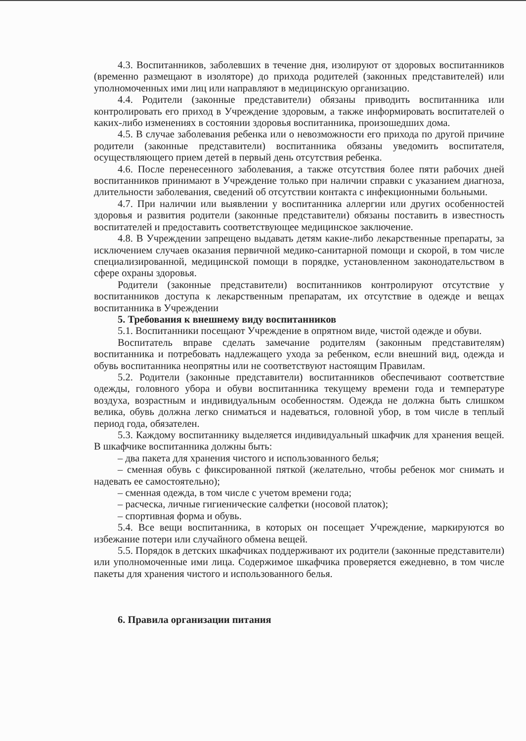4.3. Воспитанников, заболевших в течение дня, изолируют от здоровых воспитанников (временно размещают в изоляторе) до прихода родителей (законных представителей) или уполномоченных ими лиц или направляют в медицинскую организацию.
4.4. Родители (законные представители) обязаны приводить воспитанника или контролировать его приход в Учреждение здоровым, а также информировать воспитателей о каких-либо изменениях в состоянии здоровья воспитанника, произошедших дома.
4.5. В случае заболевания ребенка или о невозможности его прихода по другой причине родители (законные представители) воспитанника обязаны уведомить воспитателя, осуществляющего прием детей в первый день отсутствия ребенка.
4.6. После перенесенного заболевания, а также отсутствия более пяти рабочих дней воспитанников принимают в Учреждение только при наличии справки с указанием диагноза, длительности заболевания, сведений об отсутствии контакта с инфекционными больными.
4.7. При наличии или выявлении у воспитанника аллергии или других особенностей здоровья и развития родители (законные представители) обязаны поставить в известность воспитателей и предоставить соответствующее медицинское заключение.
4.8. В Учреждении запрещено выдавать детям какие-либо лекарственные препараты, за исключением случаев оказания первичной медико-санитарной помощи и скорой, в том числе специализированной, медицинской помощи в порядке, установленном законодательством в сфере охраны здоровья.
Родители (законные представители) воспитанников контролируют отсутствие у воспитанников доступа к лекарственным препаратам, их отсутствие в одежде и вещах воспитанника в Учреждении
5. Требования к внешнему виду воспитанников
5.1. Воспитанники посещают Учреждение в опрятном виде, чистой одежде и обуви.
Воспитатель вправе сделать замечание родителям (законным представителям) воспитанника и потребовать надлежащего ухода за ребенком, если внешний вид, одежда и обувь воспитанника неопрятны или не соответствуют настоящим Правилам.
5.2. Родители (законные представители) воспитанников обеспечивают соответствие одежды, головного убора и обуви воспитанника текущему времени года и температуре воздуха, возрастным и индивидуальным особенностям. Одежда не должна быть слишком велика, обувь должна легко сниматься и надеваться, головной убор, в том числе в теплый период года, обязателен.
5.3. Каждому воспитаннику выделяется индивидуальный шкафчик для хранения вещей. В шкафчике воспитанника должны быть:
– два пакета для хранения чистого и использованного белья;
– сменная обувь с фиксированной пяткой (желательно, чтобы ребенок мог снимать и надевать ее самостоятельно);
– сменная одежда, в том числе с учетом времени года;
– расческа, личные гигиенические салфетки (носовой платок);
– спортивная форма и обувь.
5.4. Все вещи воспитанника, в которых он посещает Учреждение, маркируются во избежание потери или случайного обмена вещей.
5.5. Порядок в детских шкафчиках поддерживают их родители (законные представители) или уполномоченные ими лица. Содержимое шкафчика проверяется ежедневно, в том числе пакеты для хранения чистого и использованного белья.
6. Правила организации питания